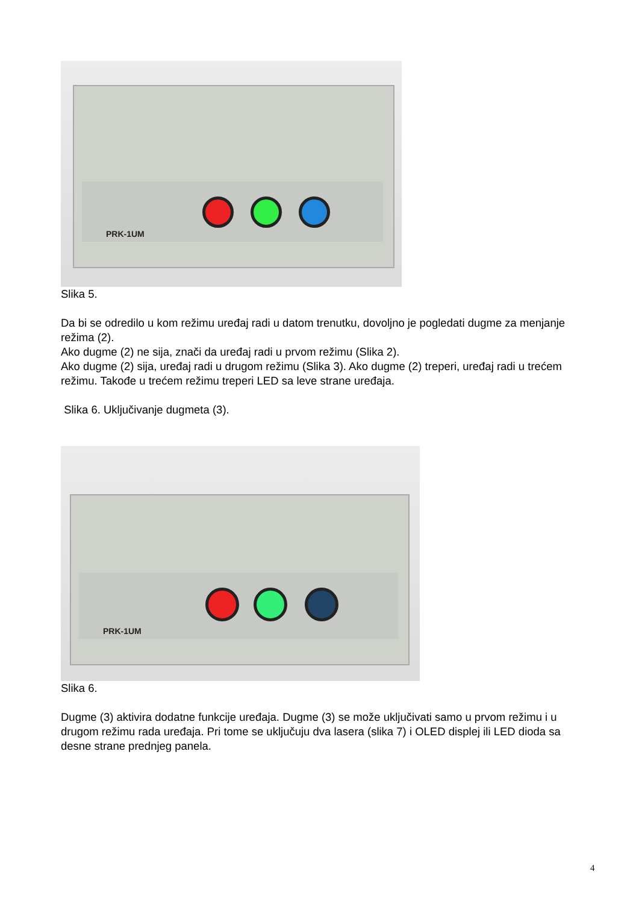PRK-1UM
Slika 5.
Da bi se odredilo u kom režimu uređaj radi u datom trenutku, dovoljno je pogledati dugme za menjanje režima (2).
Ako dugme (2) ne sija, znači da uređaj radi u prvom režimu (Slika 2).
Ako dugme (2) sija, uređaj radi u drugom režimu (Slika 3). Ako dugme (2) treperi, uređaj radi u trećem režimu. Takođe u trećem režimu treperi LED sa leve strane uređaja.
Slika 6. Uključivanje dugmeta (3).
PRK-1UM
Slika 6.
Dugme (3) aktivira dodatne funkcije uređaja. Dugme (3) se može uključivati samo u prvom režimu i u drugom režimu rada uređaja. Pri tome se uključuju dva lasera (slika 7) i OLED displej ili LED dioda sa desne strane prednjeg panela.
4